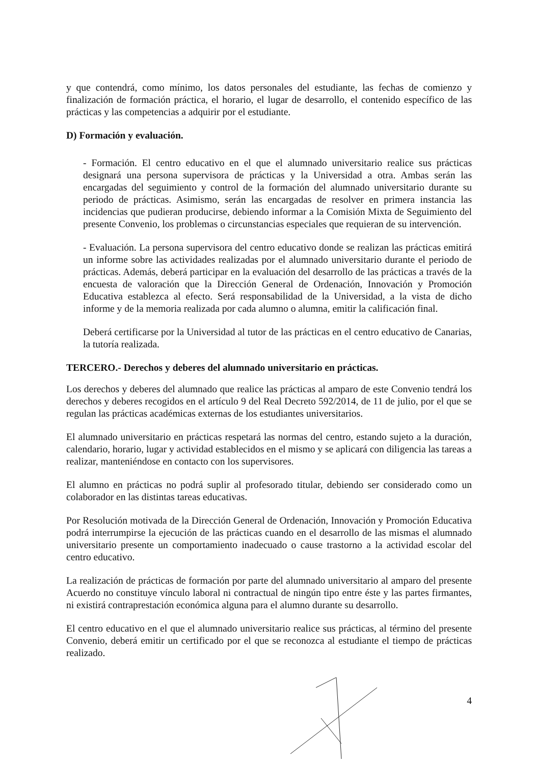y que contendrá, como mínimo, los datos personales del estudiante, las fechas de comienzo y finalización de formación práctica, el horario, el lugar de desarrollo, el contenido específico de las prácticas y las competencias a adquirir por el estudiante.
D) Formación y evaluación.
- Formación. El centro educativo en el que el alumnado universitario realice sus prácticas designará una persona supervisora de prácticas y la Universidad a otra. Ambas serán las encargadas del seguimiento y control de la formación del alumnado universitario durante su periodo de prácticas. Asimismo, serán las encargadas de resolver en primera instancia las incidencias que pudieran producirse, debiendo informar a la Comisión Mixta de Seguimiento del presente Convenio, los problemas o circunstancias especiales que requieran de su intervención.
- Evaluación. La persona supervisora del centro educativo donde se realizan las prácticas emitirá un informe sobre las actividades realizadas por el alumnado universitario durante el periodo de prácticas. Además, deberá participar en la evaluación del desarrollo de las prácticas a través de la encuesta de valoración que la Dirección General de Ordenación, Innovación y Promoción Educativa establezca al efecto. Será responsabilidad de la Universidad, a la vista de dicho informe y de la memoria realizada por cada alumno o alumna, emitir la calificación final.
Deberá certificarse por la Universidad al tutor de las prácticas en el centro educativo de Canarias, la tutoría realizada.
TERCERO.- Derechos y deberes del alumnado universitario en prácticas.
Los derechos y deberes del alumnado que realice las prácticas al amparo de este Convenio tendrá los derechos y deberes recogidos en el artículo 9 del Real Decreto 592/2014, de 11 de julio, por el que se regulan las prácticas académicas externas de los estudiantes universitarios.
El alumnado universitario en prácticas respetará las normas del centro, estando sujeto a la duración, calendario, horario, lugar y actividad establecidos en el mismo y se aplicará con diligencia las tareas a realizar, manteniéndose en contacto con los supervisores.
El alumno en prácticas no podrá suplir al profesorado titular, debiendo ser considerado como un colaborador en las distintas tareas educativas.
Por Resolución motivada de la Dirección General de Ordenación, Innovación y Promoción Educativa podrá interrumpirse la ejecución de las prácticas cuando en el desarrollo de las mismas el alumnado universitario presente un comportamiento inadecuado o cause trastorno a la actividad escolar del centro educativo.
La realización de prácticas de formación por parte del alumnado universitario al amparo del presente Acuerdo no constituye vínculo laboral ni contractual de ningún tipo entre éste y las partes firmantes, ni existirá contraprestación económica alguna para el alumno durante su desarrollo.
El centro educativo en el que el alumnado universitario realice sus prácticas, al término del presente Convenio, deberá emitir un certificado por el que se reconozca al estudiante el tiempo de prácticas realizado.
4